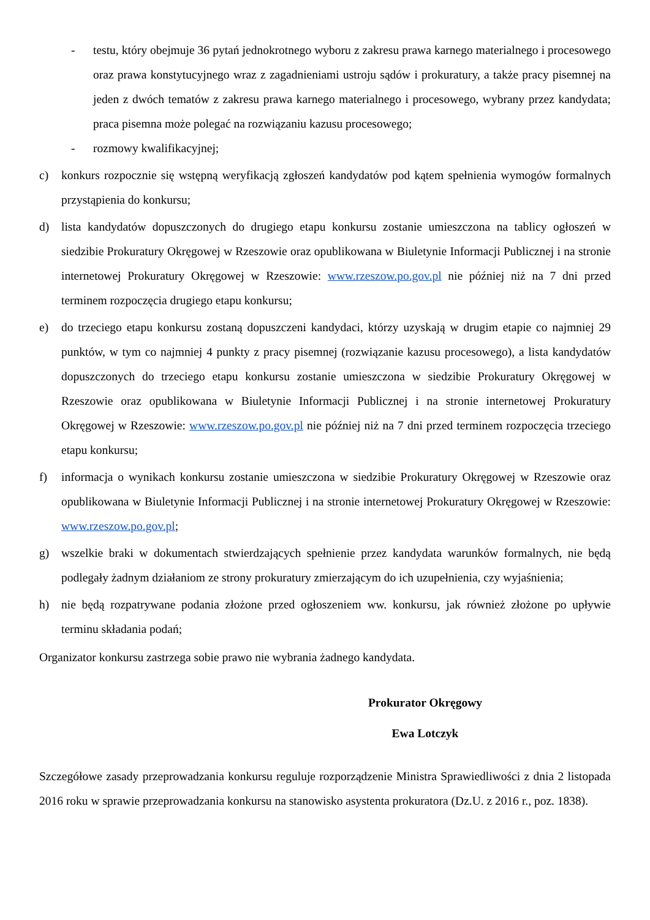- testu, który obejmuje 36 pytań jednokrotnego wyboru z zakresu prawa karnego materialnego i procesowego oraz prawa konstytucyjnego wraz z zagadnieniami ustroju sądów i prokuratury, a także pracy pisemnej na jeden z dwóch tematów z zakresu prawa karnego materialnego i procesowego, wybrany przez kandydata; praca pisemna może polegać na rozwiązaniu kazusu procesowego;
- rozmowy kwalifikacyjnej;
c) konkurs rozpocznie się wstępną weryfikacją zgłoszeń kandydatów pod kątem spełnienia wymogów formalnych przystąpienia do konkursu;
d) lista kandydatów dopuszczonych do drugiego etapu konkursu zostanie umieszczona na tablicy ogłoszeń w siedzibie Prokuratury Okręgowej w Rzeszowie oraz opublikowana w Biuletynie Informacji Publicznej i na stronie internetowej Prokuratury Okręgowej w Rzeszowie: www.rzeszow.po.gov.pl nie później niż na 7 dni przed terminem rozpoczęcia drugiego etapu konkursu;
e) do trzeciego etapu konkursu zostaną dopuszczeni kandydaci, którzy uzyskają w drugim etapie co najmniej 29 punktów, w tym co najmniej 4 punkty z pracy pisemnej (rozwiązanie kazusu procesowego), a lista kandydatów dopuszczonych do trzeciego etapu konkursu zostanie umieszczona w siedzibie Prokuratury Okręgowej w Rzeszowie oraz opublikowana w Biuletynie Informacji Publicznej i na stronie internetowej Prokuratury Okręgowej w Rzeszowie: www.rzeszow.po.gov.pl nie później niż na 7 dni przed terminem rozpoczęcia trzeciego etapu konkursu;
f) informacja o wynikach konkursu zostanie umieszczona w siedzibie Prokuratury Okręgowej w Rzeszowie oraz opublikowana w Biuletynie Informacji Publicznej i na stronie internetowej Prokuratury Okręgowej w Rzeszowie: www.rzeszow.po.gov.pl;
g) wszelkie braki w dokumentach stwierdzających spełnienie przez kandydata warunków formalnych, nie będą podlegały żadnym działaniom ze strony prokuratury zmierzającym do ich uzupełnienia, czy wyjaśnienia;
h) nie będą rozpatrywane podania złożone przed ogłoszeniem ww. konkursu, jak również złożone po upływie terminu składania podań;
Organizator konkursu zastrzega sobie prawo nie wybrania żadnego kandydata.
Prokurator Okręgowy
Ewa Lotczyk
Szczegółowe zasady przeprowadzania konkursu reguluje rozporządzenie Ministra Sprawiedliwości z dnia 2 listopada 2016 roku w sprawie przeprowadzania konkursu na stanowisko asystenta prokuratora (Dz.U. z 2016 r., poz. 1838).